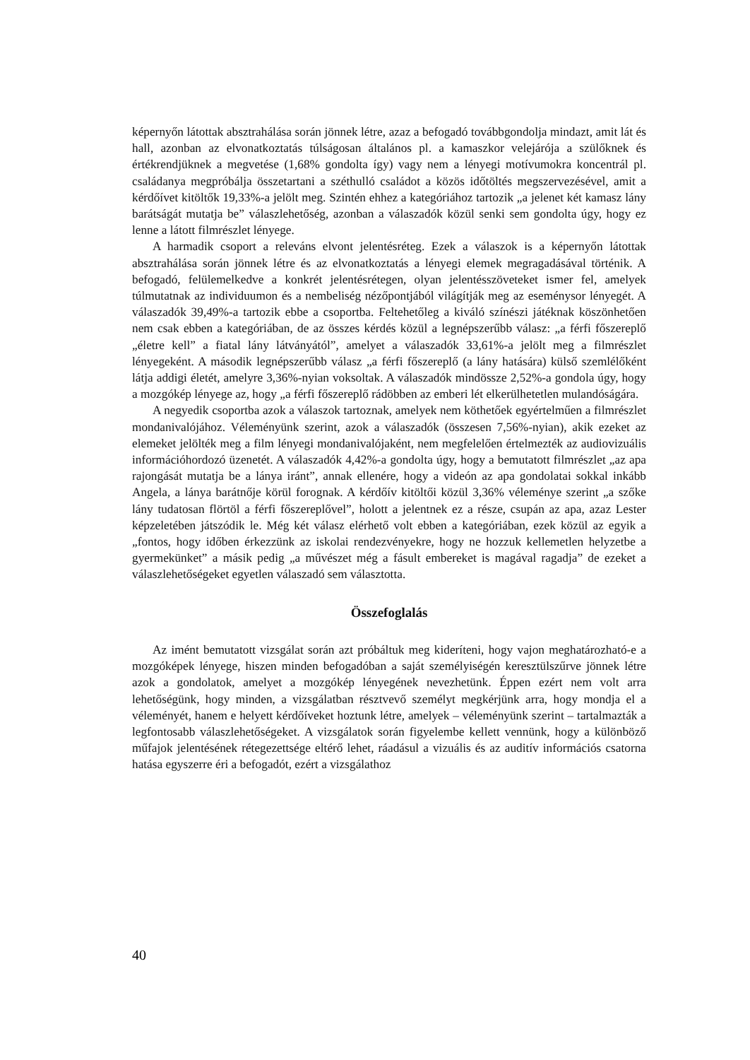képernyőn látottak absztrahálása során jönnek létre, azaz a befogadó továbbgondolja mindazt, amit lát és hall, azonban az elvonatkoztatás túlságosan általános pl. a kamaszkor velejárója a szülőknek és értékrendjüknek a megvetése (1,68% gondolta így) vagy nem a lényegi motívumokra koncentrál pl. családanya megpróbálja összetartani a széthulló családot a közös időtöltés megszervezésével, amit a kérdőívet kitöltők 19,33%-a jelölt meg. Szintén ehhez a kategóriához tartozik „a jelenet két kamasz lány barátságát mutatja be” válaszlehetőség, azonban a válaszadók közül senki sem gondolta úgy, hogy ez lenne a látott filmrészlet lényege.
A harmadik csoport a releváns elvont jelentésréteg. Ezek a válaszok is a képernyőn látottak absztrahálása során jönnek létre és az elvonatkoztatás a lényegi elemek megragadásával történik. A befogadó, felülemelkedve a konkrét jelentésrétegen, olyan jelentésszöveteket ismer fel, amelyek túlmutatnak az individuumon és a nembeliség nézőpontjából világítják meg az eseménysor lényegét. A válaszadók 39,49%-a tartozik ebbe a csoportba. Feltehetőleg a kiváló színészi játéknak köszönhetően nem csak ebben a kategóriában, de az összes kérdés közül a legnépszerűbb válasz: „a férfi főszereplő „életre kell” a fiatal lány látványától”, amelyet a válaszadók 33,61%-a jelölt meg a filmrészlet lényegeként. A második legnépszerűbb válasz „a férfi főszereplő (a lány hatására) külső szemlélőként látja addigi életét, amelyre 3,36%-nyian voksoltak. A válaszadók mindössze 2,52%-a gondola úgy, hogy a mozgókép lényege az, hogy „a férfi főszereplő rádöbben az emberi lét elkerülhetetlen mulandóságára.
A negyedik csoportba azok a válaszok tartoznak, amelyek nem köthetőek egyértelműen a filmrészlet mondanivalójához. Véleményünk szerint, azok a válaszadók (összesen 7,56%-nyian), akik ezeket az elemeket jelölték meg a film lényegi mondanivalójaként, nem megfelelően értelmezték az audiovizuális információhordozó üzenetét. A válaszadók 4,42%-a gondolta úgy, hogy a bemutatott filmrészlet „az apa rajongását mutatja be a lánya iránt”, annak ellenére, hogy a videón az apa gondolatai sokkal inkább Angela, a lánya barátnője körül forognak. A kérdőív kitöltői közül 3,36% véleménye szerint „a szőke lány tudatosan flörtöl a férfi főszereplővel”, holott a jelentnek ez a része, csupán az apa, azaz Lester képzeletében játszódik le. Még két válasz elérhető volt ebben a kategóriában, ezek közül az egyik a „fontos, hogy időben érkezzünk az iskolai rendezvényekre, hogy ne hozzuk kellemetlen helyzetbe a gyermekünket” a másik pedig „a művészet még a fásult embereket is magával ragadja” de ezeket a válaszlehetőségeket egyetlen válaszadó sem választotta.
Összefoglalás
Az imént bemutatott vizsgálat során azt próbáltuk meg kideríteni, hogy vajon meghatározható-e a mozgóképek lényege, hiszen minden befogadóban a saját személyiségén keresztülszűrve jönnek létre azok a gondolatok, amelyet a mozgókép lényegének nevezhetünk. Éppen ezért nem volt arra lehetőségünk, hogy minden, a vizsgálatban résztvevő személyt megkérjünk arra, hogy mondja el a véleményét, hanem e helyett kérdőíveket hoztunk létre, amelyek – véleményünk szerint – tartalmazták a legfontosabb válaszlehetőségeket. A vizsgálatok során figyelembe kellett vennünk, hogy a különböző műfajok jelentésének rétegezettsége eltérő lehet, ráadásul a vizuális és az auditív információs csatorna hatása egyszerre éri a befogadót, ezért a vizsgálathoz
40